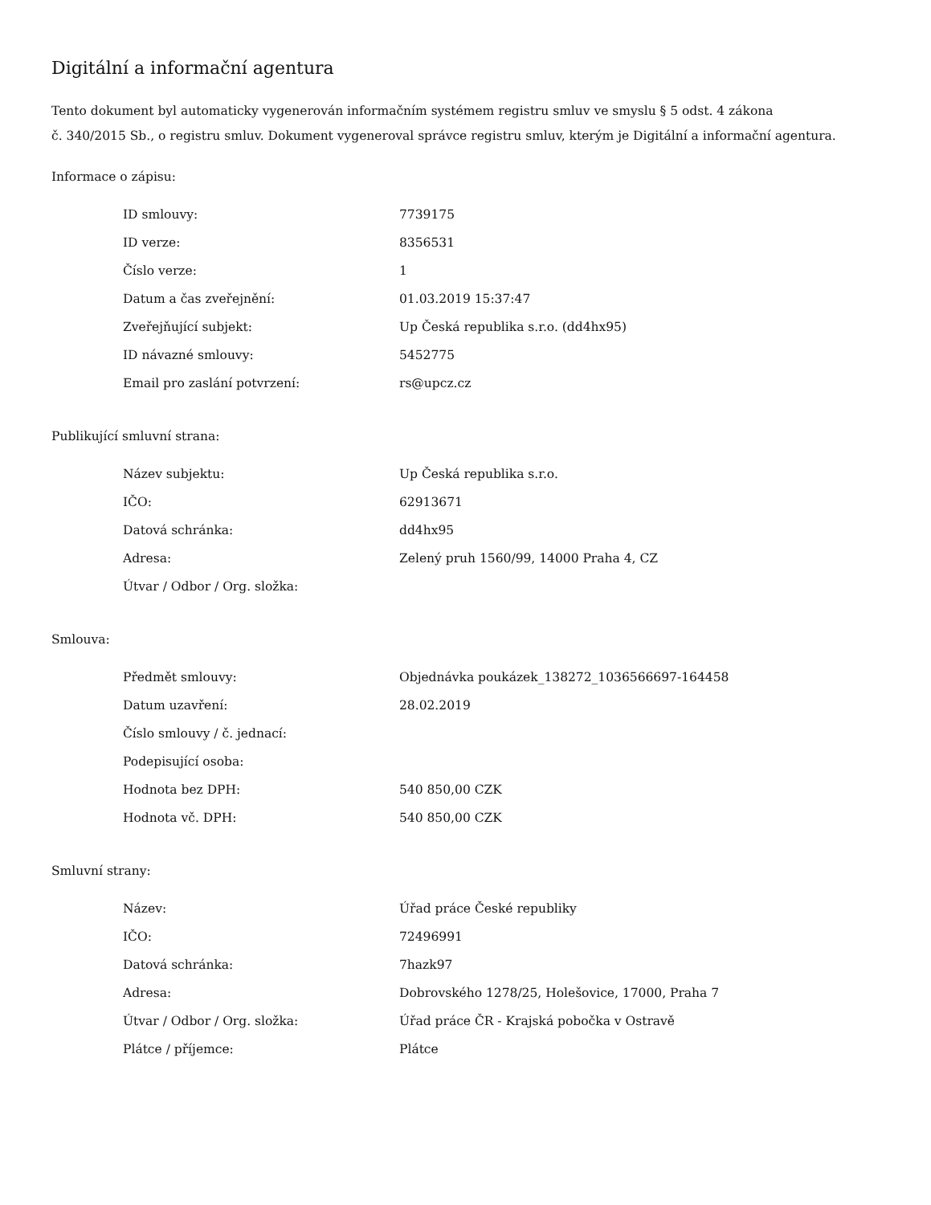Digitální a informační agentura
Tento dokument byl automaticky vygenerován informačním systémem registru smluv ve smyslu § 5 odst. 4 zákona
č. 340/2015 Sb., o registru smluv. Dokument vygeneroval správce registru smluv, kterým je Digitální a informační agentura.
Informace o zápisu:
| ID smlouvy: | 7739175 |
| ID verze: | 8356531 |
| Číslo verze: | 1 |
| Datum a čas zveřejnění: | 01.03.2019 15:37:47 |
| Zveřejňující subjekt: | Up Česká republika s.r.o. (dd4hx95) |
| ID návazné smlouvy: | 5452775 |
| Email pro zaslání potvrzení: | rs@upcz.cz |
Publikující smluvní strana:
| Název subjektu: | Up Česká republika s.r.o. |
| IČO: | 62913671 |
| Datová schránka: | dd4hx95 |
| Adresa: | Zelený pruh 1560/99, 14000 Praha 4, CZ |
| Útvar / Odbor / Org. složka: | |
Smlouva:
| Předmět smlouvy: | Objednávka poukázek_138272_1036566697-164458 |
| Datum uzavření: | 28.02.2019 |
| Číslo smlouvy / č. jednací: | |
| Podepisující osoba: | |
| Hodnota bez DPH: | 540 850,00 CZK |
| Hodnota vč. DPH: | 540 850,00 CZK |
Smluvní strany:
| Název: | Úřad práce České republiky |
| IČO: | 72496991 |
| Datová schránka: | 7hazk97 |
| Adresa: | Dobrovského 1278/25, Holešovice, 17000, Praha 7 |
| Útvar / Odbor / Org. složka: | Úřad práce ČR - Krajská pobočka v Ostravě |
| Plátce / příjemce: | Plátce |